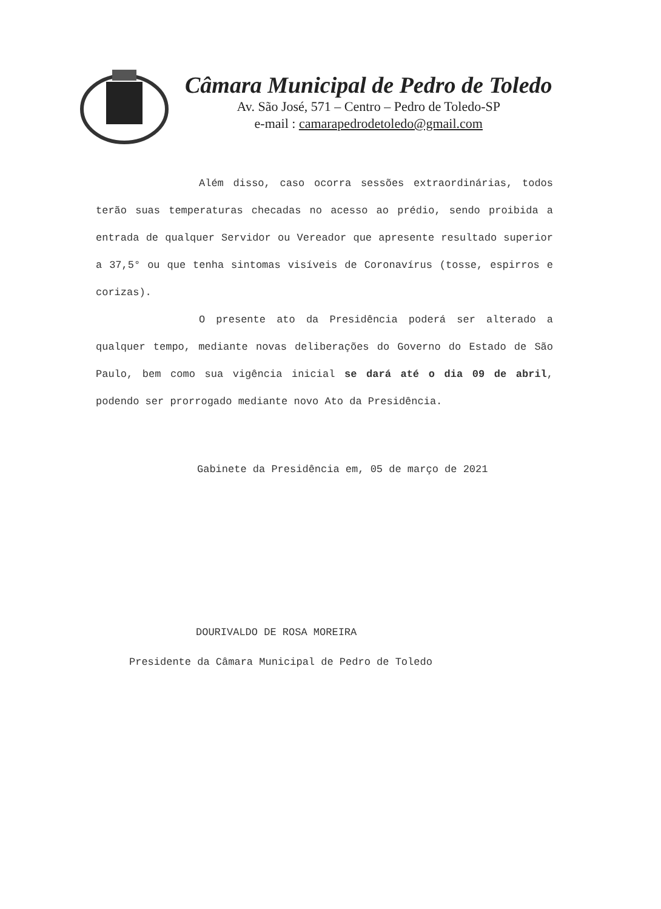Câmara Municipal de Pedro de Toledo
Av. São José, 571 – Centro – Pedro de Toledo-SP
e-mail : camarapedrodetoledo@gmail.com
Além disso, caso ocorra sessões extraordinárias, todos terão suas temperaturas checadas no acesso ao prédio, sendo proibida a entrada de qualquer Servidor ou Vereador que apresente resultado superior a 37,5° ou que tenha sintomas visíveis de Coronavírus (tosse, espirros e corizas).
O presente ato da Presidência poderá ser alterado a qualquer tempo, mediante novas deliberações do Governo do Estado de São Paulo, bem como sua vigência inicial se dará até o dia 09 de abril, podendo ser prorrogado mediante novo Ato da Presidência.
Gabinete da Presidência em, 05 de março de 2021
DOURIVALDO DE ROSA MOREIRA
Presidente da Câmara Municipal de Pedro de Toledo